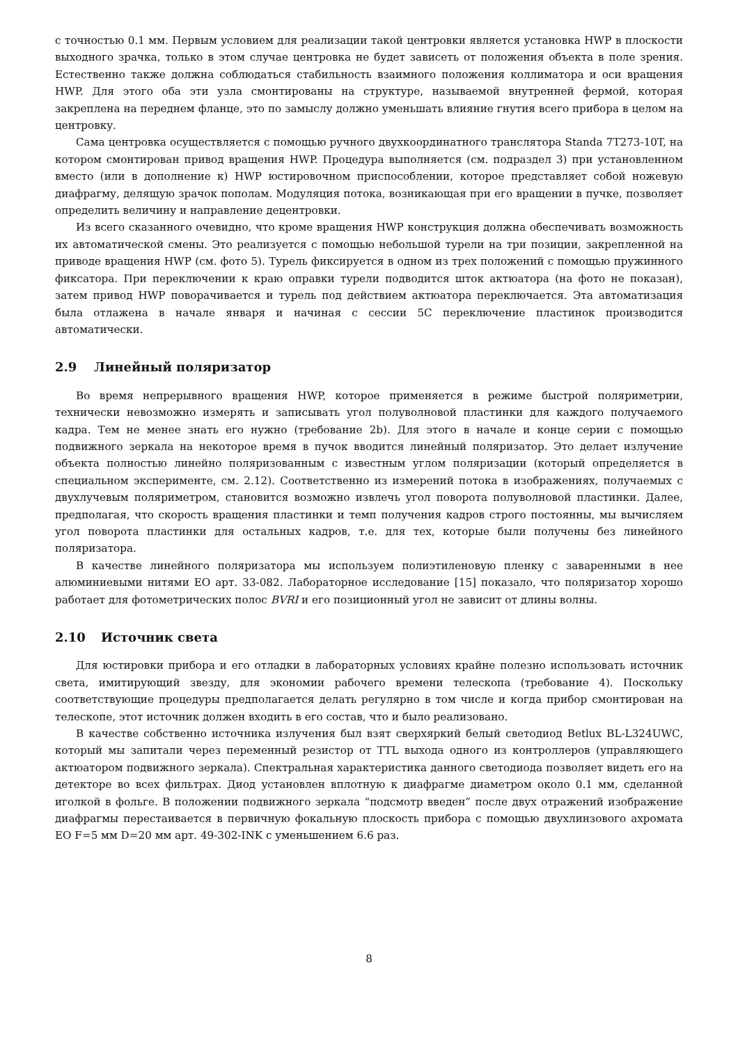с точностью 0.1 мм. Первым условием для реализации такой центровки является установка HWP в плоскости выходного зрачка, только в этом случае центровка не будет зависеть от положения объекта в поле зрения. Естественно также должна соблюдаться стабильность взаимного положения коллиматора и оси вращения HWP. Для этого оба эти узла смонтированы на структуре, называемой внутренней фермой, которая закреплена на переднем фланце, это по замыслу должно уменьшать влияние гнутия всего прибора в целом на центровку.
Сама центровка осуществляется с помощью ручного двухкоординатного транслятора Standa 7T273-10T, на котором смонтирован привод вращения HWP. Процедура выполняется (см. подраздел 3) при установленном вместо (или в дополнение к) HWP юстировочном приспособлении, которое представляет собой ножевую диафрагму, делящую зрачок пополам. Модуляция потока, возникающая при его вращении в пучке, позволяет определить величину и направление децентровки.
Из всего сказанного очевидно, что кроме вращения HWP конструкция должна обеспечивать возможность их автоматической смены. Это реализуется с помощью небольшой турели на три позиции, закрепленной на приводе вращения HWP (см. фото 5). Турель фиксируется в одном из трех положений с помощью пружинного фиксатора. При переключении к краю оправки турели подводится шток актюатора (на фото не показан), затем привод HWP поворачивается и турель под действием актюатора переключается. Эта автоматизация была отлажена в начале января и начиная с сессии 5C переключение пластинок производится автоматически.
2.9 Линейный поляризатор
Во время непрерывного вращения HWP, которое применяется в режиме быстрой поляриметрии, технически невозможно измерять и записывать угол полуволновой пластинки для каждого получаемого кадра. Тем не менее знать его нужно (требование 2b). Для этого в начале и конце серии с помощью подвижного зеркала на некоторое время в пучок вводится линейный поляризатор. Это делает излучение объекта полностью линейно поляризованным с известным углом поляризации (который определяется в специальном эксперименте, см. 2.12). Соответственно из измерений потока в изображениях, получаемых с двухлучевым поляриметром, становится возможно извлечь угол поворота полуволновой пластинки. Далее, предполагая, что скорость вращения пластинки и темп получения кадров строго постоянны, мы вычисляем угол поворота пластинки для остальных кадров, т.е. для тех, которые были получены без линейного поляризатора.
В качестве линейного поляризатора мы используем полиэтиленовую пленку с заваренными в нее алюминиевыми нитями EO арт. 33-082. Лабораторное исследование [15] показало, что поляризатор хорошо работает для фотометрических полос BVRI и его позиционный угол не зависит от длины волны.
2.10 Источник света
Для юстировки прибора и его отладки в лабораторных условиях крайне полезно использовать источник света, имитирующий звезду, для экономии рабочего времени телескопа (требование 4). Поскольку соответствующие процедуры предполагается делать регулярно в том числе и когда прибор смонтирован на телескопе, этот источник должен входить в его состав, что и было реализовано.
В качестве собственно источника излучения был взят сверхяркий белый светодиод Betlux BL-L324UWC, который мы запитали через переменный резистор от TTL выхода одного из контроллеров (управляющего актюатором подвижного зеркала). Спектральная характеристика данного светодиода позволяет видеть его на детекторе во всех фильтрах. Диод установлен вплотную к диафрагме диаметром около 0.1 мм, сделанной иголкой в фольге. В положении подвижного зеркала “подсмотр введен” после двух отражений изображение диафрагмы перестаивается в первичную фокальную плоскость прибора с помощью двухлинзового ахромата EO F=5 мм D=20 мм арт. 49-302-INK с уменьшением 6.6 раз.
8